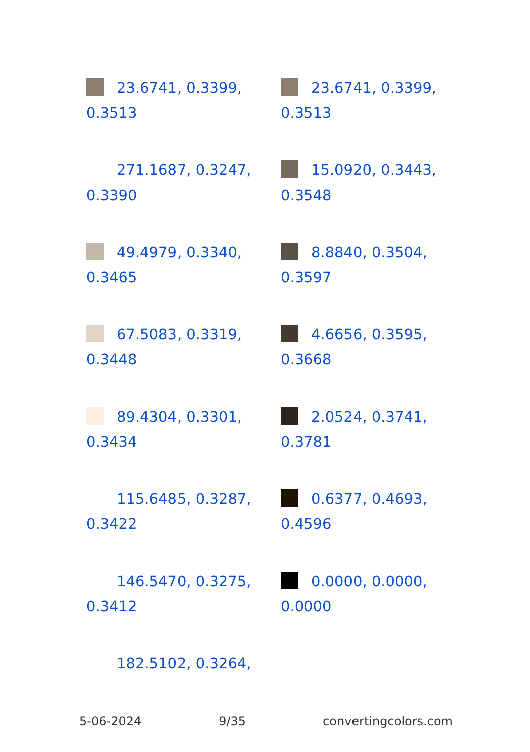23.6741, 0.3399, 0.3513
23.6741, 0.3399, 0.3513
271.1687, 0.3247, 0.3390
15.0920, 0.3443, 0.3548
49.4979, 0.3340, 0.3465
8.8840, 0.3504, 0.3597
67.5083, 0.3319, 0.3448
4.6656, 0.3595, 0.3668
89.4304, 0.3301, 0.3434
2.0524, 0.3741, 0.3781
115.6485, 0.3287, 0.3422
0.6377, 0.4693, 0.4596
146.5470, 0.3275, 0.3412
0.0000, 0.0000, 0.0000
182.5102, 0.3264,
5-06-2024 9/35 convertingcolors.com